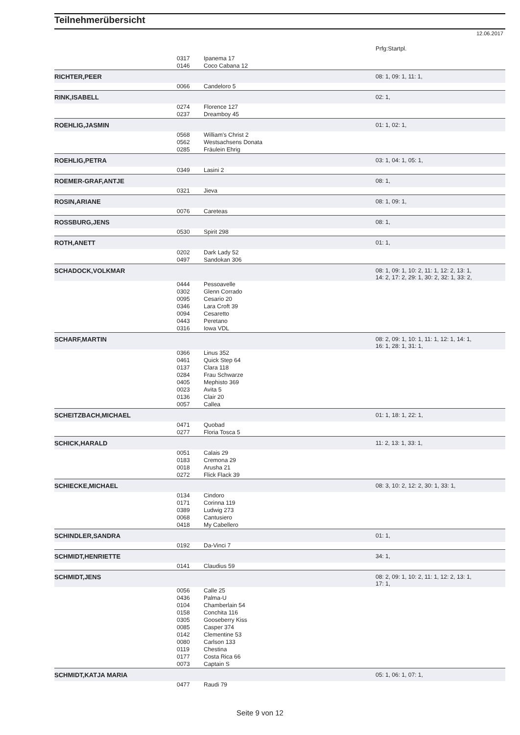Teilnehmerübersicht
12.06.2017
Prfg:Startpl.
| | 0317 | Ipanema 17 | |
| | 0146 | Coco Cabana 12 | |
| RICHTER,PEER | | | 08: 1, 09: 1, 11: 1, |
| | 0066 | Candeloro 5 | |
| RINK,ISABELL | | | 02: 1, |
| | 0274 | Florence 127 | |
| | 0237 | Dreamboy 45 | |
| ROEHLIG,JASMIN | | | 01: 1, 02: 1, |
| | 0568 | William's Christ 2 | |
| | 0562 | Westsachsens Donata | |
| | 0285 | Fräulein Ehrig | |
| ROEHLIG,PETRA | | | 03: 1, 04: 1, 05: 1, |
| | 0349 | Lasini 2 | |
| ROEMER-GRAF,ANTJE | | | 08: 1, |
| | 0321 | Jieva | |
| ROSIN,ARIANE | | | 08: 1, 09: 1, |
| | 0076 | Careteas | |
| ROSSBURG,JENS | | | 08: 1, |
| | 0530 | Spirit 298 | |
| ROTH,ANETT | | | 01: 1, |
| | 0202 | Dark Lady 52 | |
| | 0497 | Sandokan 306 | |
| SCHADOCK,VOLKMAR | | | 08: 1, 09: 1, 10: 2, 11: 1, 12: 2, 13: 1, 14: 2, 17: 2, 29: 1, 30: 2, 32: 1, 33: 2, |
| | 0444 | Pessoavelle | |
| | 0302 | Glenn Corrado | |
| | 0095 | Cesario 20 | |
| | 0346 | Lara Croft 39 | |
| | 0094 | Cesaretto | |
| | 0443 | Peretano | |
| | 0316 | Iowa VDL | |
| SCHARF,MARTIN | | | 08: 2, 09: 1, 10: 1, 11: 1, 12: 1, 14: 1, 16: 1, 28: 1, 31: 1, |
| | 0366 | Linus 352 | |
| | 0461 | Quick Step 64 | |
| | 0137 | Clara 118 | |
| | 0284 | Frau Schwarze | |
| | 0405 | Mephisto 369 | |
| | 0023 | Avita 5 | |
| | 0136 | Clair 20 | |
| | 0057 | Callea | |
| SCHEITZBACH,MICHAEL | | | 01: 1, 18: 1, 22: 1, |
| | 0471 | Quobad | |
| | 0277 | Floria Tosca 5 | |
| SCHICK,HARALD | | | 11: 2, 13: 1, 33: 1, |
| | 0051 | Calais 29 | |
| | 0183 | Cremona 29 | |
| | 0018 | Arusha 21 | |
| | 0272 | Flick Flack 39 | |
| SCHIECKE,MICHAEL | | | 08: 3, 10: 2, 12: 2, 30: 1, 33: 1, |
| | 0134 | Cindoro | |
| | 0171 | Corinna 119 | |
| | 0389 | Ludwig 273 | |
| | 0068 | Cantusiero | |
| | 0418 | My Cabellero | |
| SCHINDLER,SANDRA | | | 01: 1, |
| | 0192 | Da-Vinci 7 | |
| SCHMIDT,HENRIETTE | | | 34: 1, |
| | 0141 | Claudius 59 | |
| SCHMIDT,JENS | | | 08: 2, 09: 1, 10: 2, 11: 1, 12: 2, 13: 1, 17: 1, |
| | 0056 | Calle 25 | |
| | 0436 | Palma-U | |
| | 0104 | Chamberlain 54 | |
| | 0158 | Conchita 116 | |
| | 0305 | Gooseberry Kiss | |
| | 0085 | Casper 374 | |
| | 0142 | Clementine 53 | |
| | 0080 | Carlson 133 | |
| | 0119 | Chestina | |
| | 0177 | Costa Rica 66 | |
| | 0073 | Captain S | |
| SCHMIDT,KATJA MARIA | | | 05: 1, 06: 1, 07: 1, |
| | 0477 | Raudi 79 | |
Seite 9 von 12